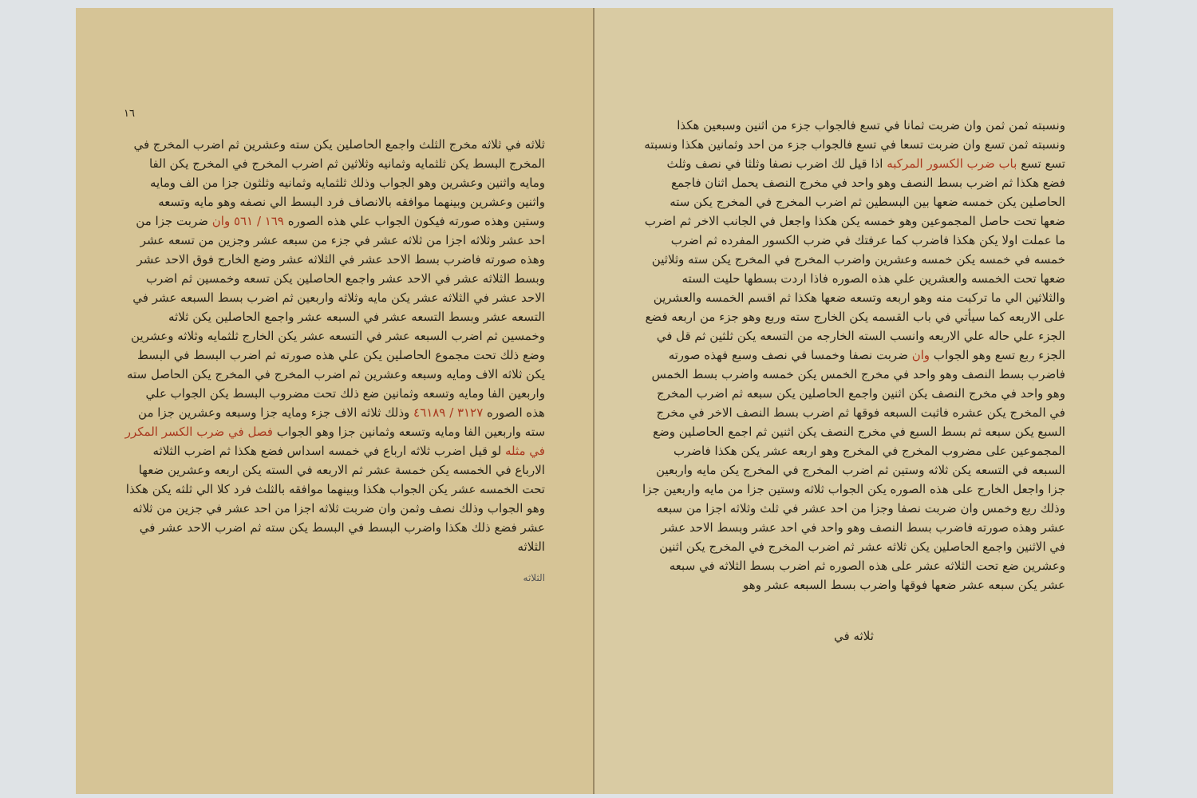١٦
ثلاثه في ثلاثه مخرج الثلث واجمع الحاصلين يكن سته وعشرين ثم اضرب المخرج في المخرج البسط يكن ثلثمايه وثمانيه وثلاثين ثم اضرب المخرج في المخرج يكن الفا ومايه واثنين وعشرين وهو الجواب وذلك ثلثمايه وثمانيه وثلثون جزا من الف ومايه واثنين وعشرين وبينهما موافقه بالانصاف فرد البسط الي نصفه وهو مايه وتسعه وستين وهذه صورته فيكون الجواب علي هذه الصوره ١٦٩ / ٥٦١ وان ضربت جزا من احد عشر وثلاثه اجزا من ثلاثه عشر في جزء من سبعه عشر وجزين من تسعه عشر وهذه صورته فاضرب بسط الاحد عشر في الثلاثه عشر وضع الخارج فوق الاحد عشر وبسط الثلاثه عشر في الاحد عشر واجمع الحاصلين يكن تسعه وخمسين ثم اضرب الاحد عشر في الثلاثه عشر يكن مايه وثلاثه واربعين ثم اضرب بسط السبعه عشر في التسعه عشر وبسط التسعه عشر في السبعه عشر واجمع الحاصلين يكن ثلاثه وخمسين ثم اضرب السبعه عشر في التسعه عشر يكن الخارج ثلثمايه وثلاثه وعشرين وضع ذلك تحت مجموع الحاصلين يكن علي هذه صورته ثم اضرب البسط في البسط يكن ثلاثه الاف ومايه وسبعه وعشرين ثم اضرب المخرج في المخرج يكن الحاصل سته واربعين الفا ومايه وتسعه وثمانين ضع ذلك تحت مضروب البسط يكن الجواب علي هذه الصوره ٣١٢٧ / ٤٦١٨٩ وذلك ثلاثه الاف جزء ومايه جزا وسبعه وعشرين جزا من سته واربعين الفا ومايه وتسعه وثمانين جزا وهو الجواب فصل في ضرب الكسر المكرر في مثله لو قيل اضرب ثلاثه ارباع في خمسه اسداس فضع هكذا ثم اضرب الثلاثه الارباع في الخمسه يكن خمسة عشر ثم الاربعه في السته يكن اربعه وعشرين ضعها تحت الخمسه عشر يكن الجواب هكذا وبينهما موافقه بالثلث فرد كلا الي ثلثه يكن هكذا وهو الجواب وذلك نصف وثمن وان ضربت ثلاثه اجزا من احد عشر في جزين من ثلاثه عشر فضع ذلك هكذا واضرب البسط في البسط يكن سته ثم اضرب الاحد عشر في الثلاثه
الثلاثه
ونسبته ثمن ثمن وان ضربت ثمانا في تسع فالجواب جزء من اثنين وسبعين هكذا ونسبته ثمن تسع وان ضربت تسعا في تسع فالجواب جزء من احد وثمانين هكذا ونسبته تسع تسع باب ضرب الكسور المركبه اذا قيل لك اضرب نصفا وثلثا في نصف وثلث فضع هكذا ثم اضرب بسط النصف وهو واحد في مخرج النصف يحمل اثنان فاجمع الحاصلين يكن خمسه ضعها بين البسطين ثم اضرب المخرج في المخرج يكن سته ضعها تحت حاصل المجموعين وهو خمسه يكن هكذا واجعل في الجانب الاخر ثم اضرب ما عملت اولا يكن هكذا فاضرب كما عرفتك في ضرب الكسور المفرده ثم اضرب خمسه في خمسه يكن خمسه وعشرين واضرب المخرج في المخرج يكن سته وثلاثين ضعها تحت الخمسه والعشرين علي هذه الصوره فاذا اردت بسطها حليت السته والثلاثين الي ما تركبت منه وهو اربعه وتسعه ضعها هكذا ثم اقسم الخمسه والعشرين على الاربعه كما سيأتي في باب القسمه يكن الخارج سته وربع وهو جزء من اربعه فضع الجزء علي حاله علي الاربعه وانسب السته الخارجه من التسعه يكن ثلثين ثم قل في الجزء ربع تسع وهو الجواب وان ضربت نصفا وخمسا في نصف وسبع فهذه صورته فاضرب بسط النصف وهو واحد في مخرج الخمس يكن خمسه واضرب بسط الخمس وهو واحد في مخرج النصف يكن اثنين واجمع الحاصلين يكن سبعه ثم اضرب المخرج في المخرج يكن عشره فاثبت السبعه فوقها ثم اضرب بسط النصف الاخر في مخرج السبع يكن سبعه ثم بسط السبع في مخرج النصف يكن اثنين ثم اجمع الحاصلين وضع المجموعين على مضروب المخرج في المخرج وهو اربعه عشر يكن هكذا فاضرب السبعه في التسعه يكن ثلاثه وستين ثم اضرب المخرج في المخرج يكن مايه واربعين جزا واجعل الخارج على هذه الصوره يكن الجواب ثلاثه وستين جزا من مايه واربعين جزا وذلك ربع وخمس وان ضربت نصفا وجزا من احد عشر في ثلث وثلاثه اجزا من سبعه عشر وهذه صورته فاضرب بسط النصف وهو واحد في احد عشر وبسط الاحد عشر في الاثنين واجمع الحاصلين يكن ثلاثه عشر ثم اضرب المخرج في المخرج يكن اثنين وعشرين ضع تحت الثلاثه عشر على هذه الصوره ثم اضرب بسط الثلاثه في سبعه عشر يكن سبعه عشر ضعها فوقها واضرب بسط السبعه عشر وهو
ثلاثه في